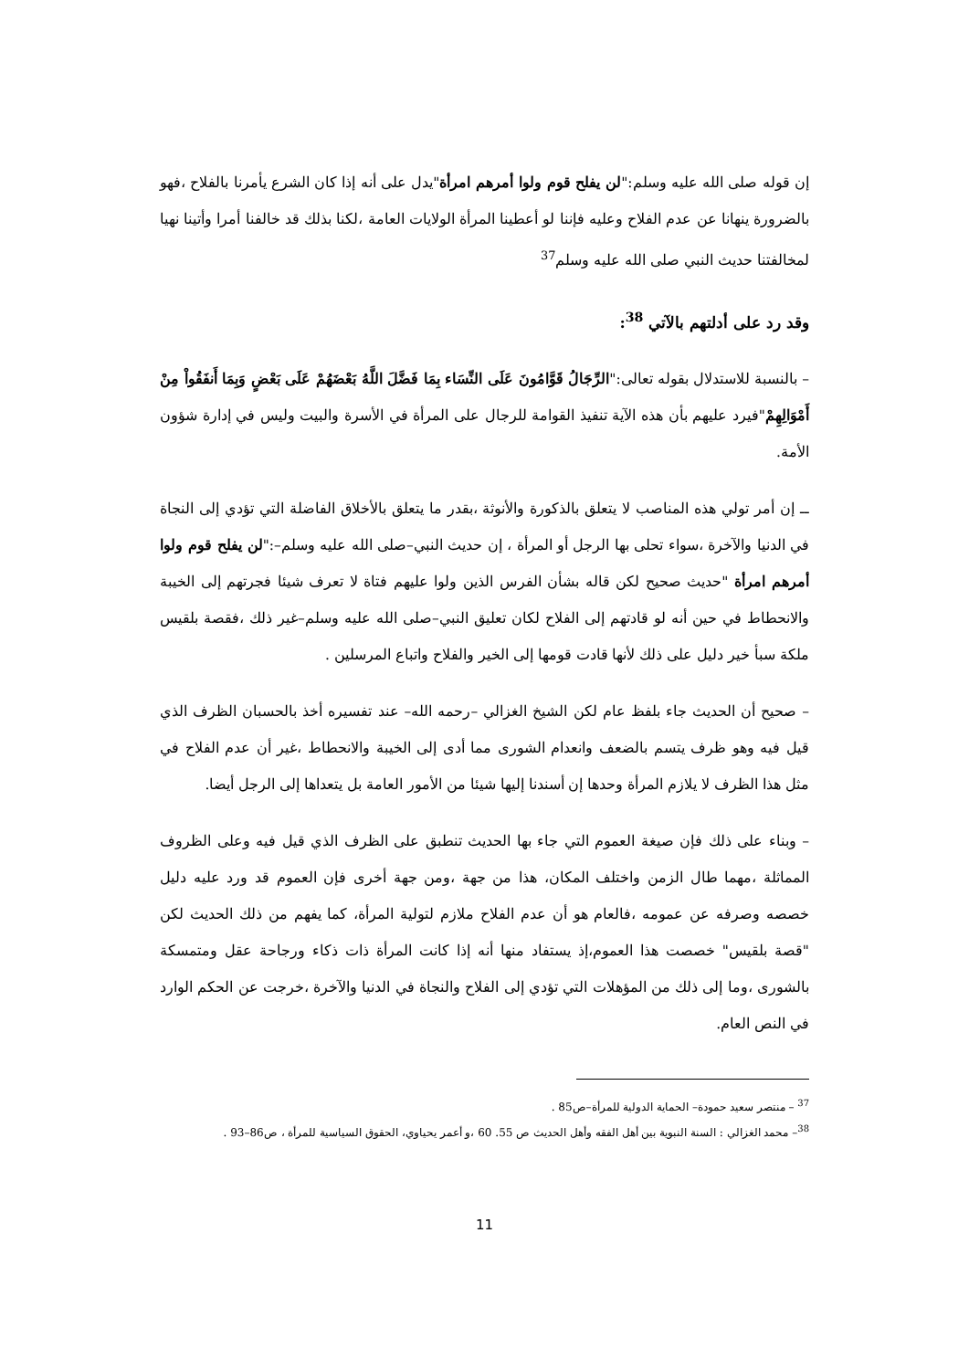إن قوله صلى الله عليه وسلم:"لن يفلح قوم ولوا أمرهم امرأة"يدل على أنه إذا كان الشرع يأمرنا بالفلاح ،فهو بالضرورة ينهانا عن عدم الفلاح وعليه فإننا لو أعطينا المرأة الولايات العامة ،لكنا بذلك قد خالفنا أمرا وأتينا نهيا لمخالفتنا حديث النبي صلى الله عليه وسلم<sup>37</sup>
وقد رد على أدلتهم بالآتي <sup>38</sup>:
– بالنسبة للاستدلال بقوله تعالى:"الرِّجَالُ قَوَّامُونَ عَلَى النِّسَاء بِمَا فَضَّلَ اللَّهُ بَعْضَهُمْ عَلَى بَعْضٍ وَبِمَا أَنفَقُواْ مِنْ أَمْوَالِهِمْ"فيرد عليهم بأن هذه الآية تنفيذ القوامة للرجال على المرأة في الأسرة والبيت وليس في إدارة شؤون الأمة.
ــ إن أمر تولي هذه المناصب لا يتعلق بالذكورة والأنوثة ،بقدر ما يتعلق بالأخلاق الفاضلة التي تؤدي إلى النجاة في الدنيا والآخرة ،سواء تحلى بها الرجل أو المرأة ، إن حديث النبي–صلى الله عليه وسلم–:"لن يفلح قوم ولوا أمرهم امرأة "حديث صحيح لكن قاله بشأن الفرس الذين ولوا عليهم فتاة لا تعرف شيئا فجرتهم إلى الخيبة والانحطاط في حين أنه لو قادتهم إلى الفلاح لكان تعليق النبي–صلى الله عليه وسلم–غير ذلك ،فقصة بلقيس ملكة سبأ خير دليل على ذلك لأنها قادت قومها إلى الخير والفلاح واتباع المرسلين .
– صحيح أن الحديث جاء بلفظ عام لكن الشيخ الغزالي –رحمه الله– عند تفسيره أخذ بالحسبان الظرف الذي قيل فيه وهو ظرف يتسم بالضعف وانعدام الشورى مما أدى إلى الخيبة والانحطاط ،غير أن عدم الفلاح في مثل هذا الظرف لا يلازم المرأة وحدها إن أسندنا إليها شيئا من الأمور العامة بل يتعداها إلى الرجل أيضا.
– وبناء على ذلك فإن صيغة العموم التي جاء بها الحديث تنطبق على الظرف الذي قيل فيه وعلى الظروف المماثلة ،مهما طال الزمن واختلف المكان، هذا من جهة ،ومن جهة أخرى فإن العموم قد ورد عليه دليل خصصه وصرفه عن عمومه ،فالعام هو أن عدم الفلاح ملازم لتولية المرأة، كما يفهم من ذلك الحديث لكن "قصة بلقيس" خصصت هذا العموم،إذ يستفاد منها أنه إذا كانت المرأة ذات ذكاء ورجاحة عقل ومتمسكة بالشورى ،وما إلى ذلك من المؤهلات التي تؤدي إلى الفلاح والنجاة في الدنيا والآخرة ،خرجت عن الحكم الوارد في النص العام.
<sup>37</sup> – منتصر سعيد حمودة– الحماية الدولية للمرأة–ص85 .
<sup>38</sup>– محمد الغزالي : السنة النبوية بين أهل الفقه وأهل الحديث ص 55. 60 ،و أعمر يحياوي، الحقوق السياسية للمرأة ، ص86–93 .
11